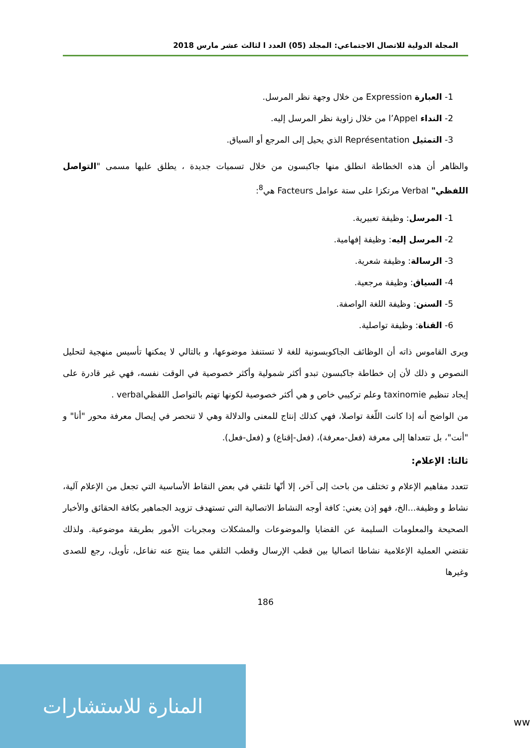المجلة الدولية للاتصال الاجتماعي: المجلد (05) العدد ا لثالث عشر مارس 2018
1- العبارة Expression من خلال وجهة نظر المرسل.
2- النداء l’Appel من خلال زاوية نظر المرسل إليه.
3- التمثيل Représentation الذي يحيل إلى المرجع أو السياق.
والظاهر أن هذه الخطاطة انطلق منها جاكبسون من خلال تسميات جديدة ، يطلق عليها مسمى "التواصل اللفظي" Verbal مرتكزا على ستة عوامل Facteurs هي<sup>8</sup>:
1- المرسل: وظيفة تعبيرية.
2- المرسل إليه: وظيفة إفهامية.
3- الرسالة: وظيفة شعرية.
4- السياق: وظيفة مرجعية.
5- السنن: وظيفة اللغة الواصفة.
6- القناة: وظيفة تواصلية.
ويرى القاموس ذاته أن الوظائف الجاكوبسونية للغة لا تستنفذ موضوعها، و بالتالي لا يمكنها تأسيس منهجية لتحليل النصوص و ذلك لأن إن خطاطة جاكبسون تبدو أكثر شمولية وأكثر خصوصية في الوقت نفسه، فهي غير قادرة على إيجاد تنظيم taxinomie وعلم تركيبي خاص و هي أكثر خصوصية لكونها تهتم بالتواصل اللفظيverbal .
من الواضح أنه إذا كانت اللّغة تواصلا، فهي كذلك إنتاج للمعنى والدلالة وهي لا تنحصر في إيصال معرفة محور "أنا" و "أنت"، بل تتعداها إلى معرفة (فعل-معرفة)، (فعل-إقناع) و (فعل-فعل).
ثالثا: الإعلام:
تتعدد مفاهيم الإعلام و تختلف من باحث إلى آخر، إلا أنّها تلتقي في بعض النقاط الأساسية التي تجعل من الإعلام آلية، نشاط و وظيفة...الخ، فهو إذن يعني: كافة أوجه النشاط الاتصالية التي تستهدف تزويد الجماهير بكافة الحقائق والأخبار الصحيحة والمعلومات السليمة عن القضايا والموضوعات والمشكلات ومجريات الأمور بطريقة موضوعية. ولذلك تقتضي العملية الإعلامية نشاطا اتصاليا بين قطب الإرسال وقطب التلقي مما ينتج عنه تفاعل، تأويل، رجع للصدى وغيرها
186
المنارة للاستشارات
ww